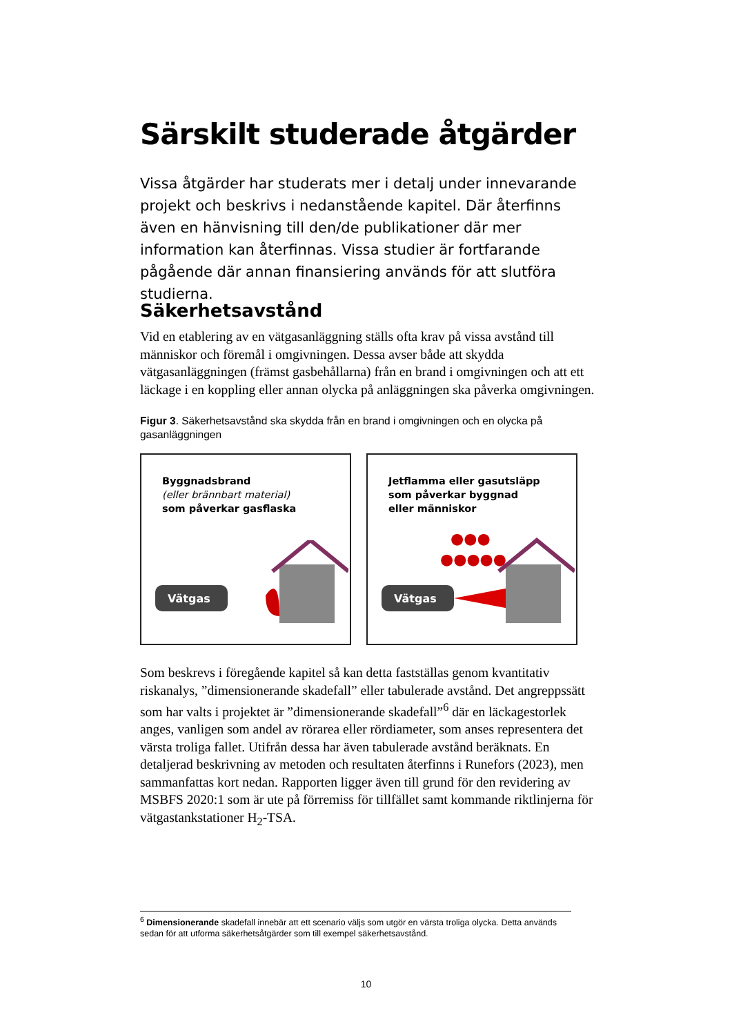Särskilt studerade åtgärder
Vissa åtgärder har studerats mer i detalj under innevarande projekt och beskrivs i nedanstående kapitel. Där återfinns även en hänvisning till den/de publikationer där mer information kan återfinnas. Vissa studier är fortfarande pågående där annan finansiering används för att slutföra studierna.
Säkerhetsavstånd
Vid en etablering av en vätgasanläggning ställs ofta krav på vissa avstånd till människor och föremål i omgivningen. Dessa avser både att skydda vätgasanläggningen (främst gasbehållarna) från en brand i omgivningen och att ett läckage i en koppling eller annan olycka på anläggningen ska påverka omgivningen.
Figur 3. Säkerhetsavstånd ska skydda från en brand i omgivningen och en olycka på gasanläggningen
Byggnadsbrand
(eller brännbart material)
som påverkar gasflaska
Vätgas
Jetflamma eller gasutsläpp
som påverkar byggnad
eller människor
●●●
●●●●●
Vätgas
Som beskrevs i föregående kapitel så kan detta fastställas genom kvantitativ riskanalys, ”dimensionerande skadefall” eller tabulerade avstånd. Det angreppssätt som har valts i projektet är ”dimensionerande skadefall”<sup>6</sup> där en läckagestorlek anges, vanligen som andel av rörarea eller rördiameter, som anses representera det värsta troliga fallet. Utifrån dessa har även tabulerade avstånd beräknats. En detaljerad beskrivning av metoden och resultaten återfinns i Runefors (2023), men sammanfattas kort nedan. Rapporten ligger även till grund för den revidering av MSBFS 2020:1 som är ute på förremiss för tillfället samt kommande riktlinjerna för vätgastankstationer H<sub>2</sub>-TSA.
<sup>6</sup> Dimensionerande skadefall innebär att ett scenario väljs som utgör en värsta troliga olycka. Detta används sedan för att utforma säkerhetsåtgärder som till exempel säkerhetsavstånd.
10